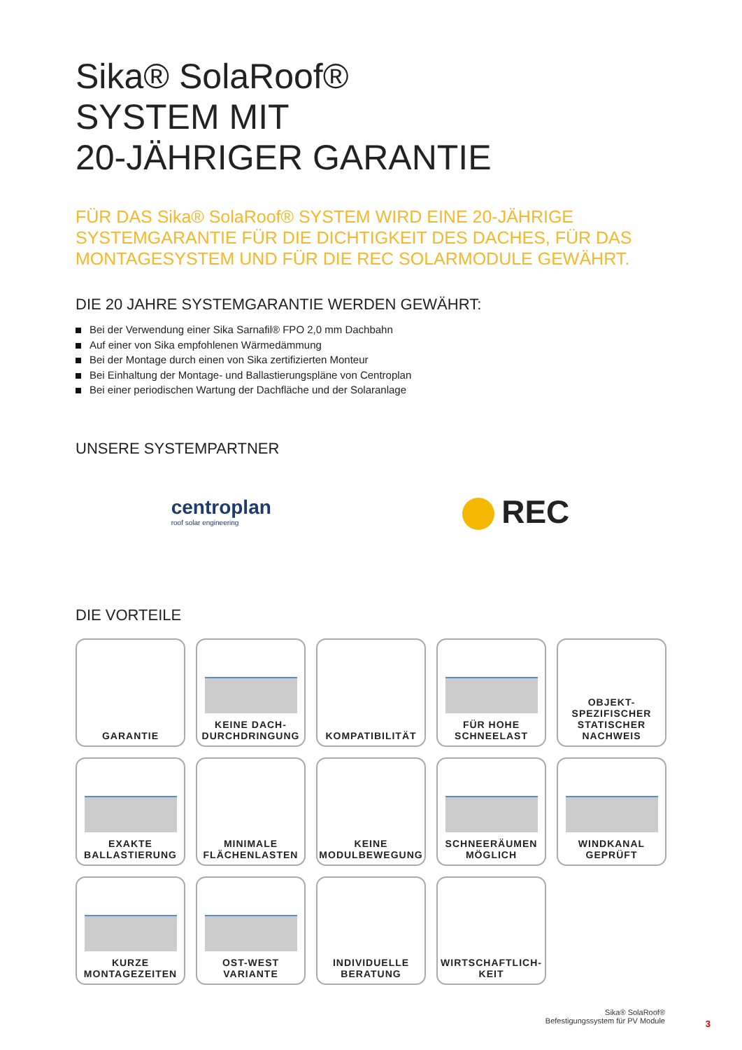Sika® SolaRoof®
SYSTEM MIT
20-JÄHRIGER GARANTIE
FÜR DAS Sika® SolaRoof® SYSTEM WIRD EINE 20-JÄHRIGE SYSTEMGARANTIE FÜR DIE DICHTIGKEIT DES DACHES, FÜR DAS MONTAGESYSTEM UND FÜR DIE REC SOLARMODULE GEWÄHRT.
DIE 20 JAHRE SYSTEMGARANTIE WERDEN GEWÄHRT:
Bei der Verwendung einer Sika Sarnafil® FPO 2,0 mm Dachbahn
Auf einer von Sika empfohlenen Wärmedämmung
Bei der Montage durch einen von Sika zertifizierten Monteur
Bei Einhaltung der Montage- und Ballastierungspläne von Centroplan
Bei einer periodischen Wartung der Dachfläche und der Solaranlage
UNSERE SYSTEMPARTNER
centroplan
roof solar engineering
REC
DIE VORTEILE
GARANTIE
KEINE DACH-
DURCHDRINGUNG
KOMPATIBILITÄT
FÜR HOHE
SCHNEELAST
OBJEKT-
SPEZIFISCHER
STATISCHER
NACHWEIS
EXAKTE
BALLASTIERUNG
MINIMALE
FLÄCHENLASTEN
KEINE
MODULBEWEGUNG
SCHNEERÄUMEN
MÖGLICH
WINDKANAL
GEPRÜFT
KURZE
MONTAGEZEITEN
OST-WEST
VARIANTE
INDIVIDUELLE
BERATUNG
WIRTSCHAFTLICH-
KEIT
Sika® SolaRoof®
Befestigungssystem für PV Module
3